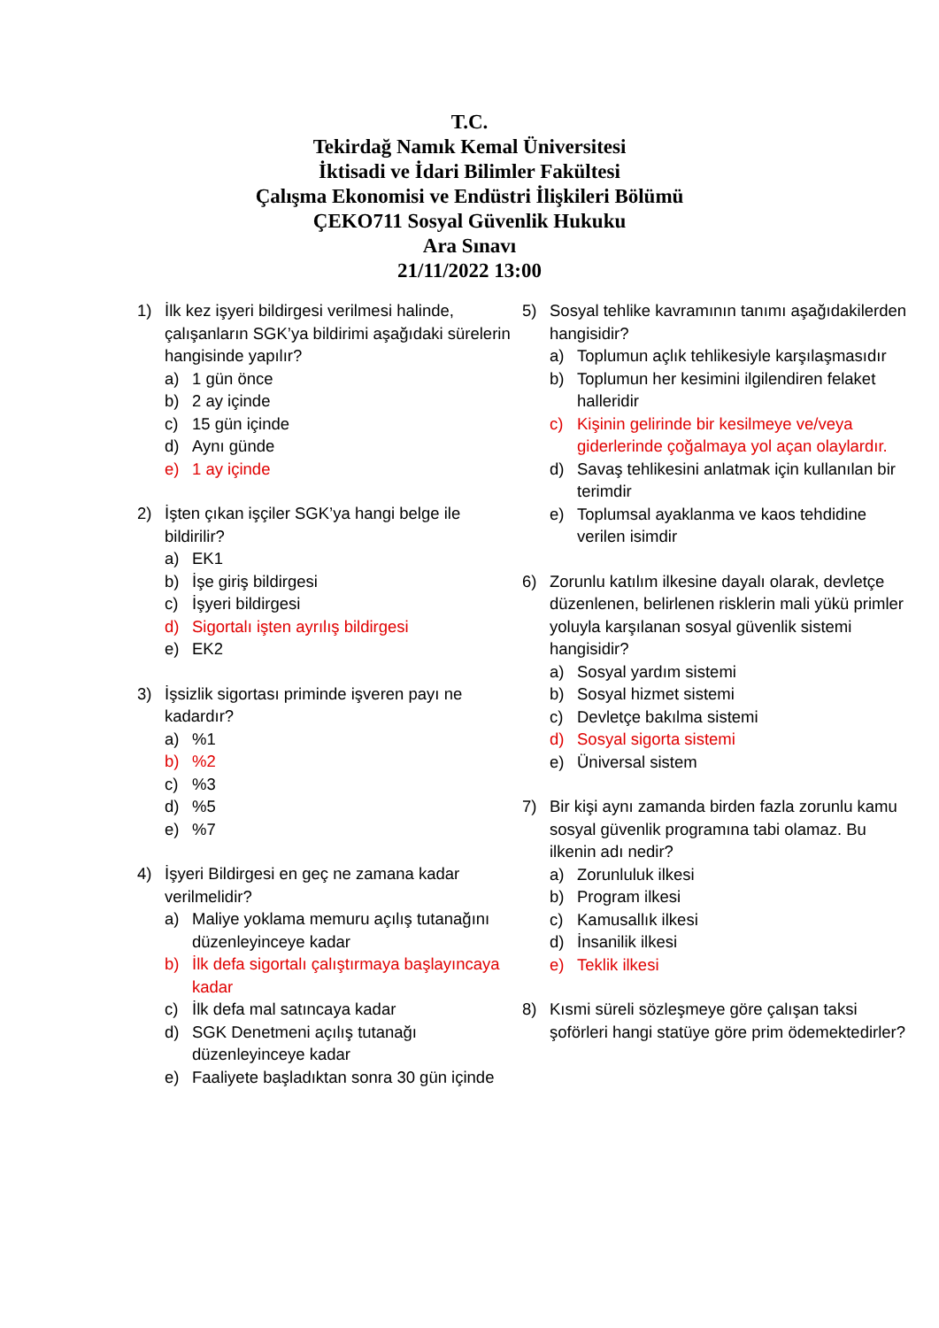T.C.
Tekirdağ Namık Kemal Üniversitesi
İktisadi ve İdari Bilimler Fakültesi
Çalışma Ekonomisi ve Endüstri İlişkileri Bölümü
ÇEKO711 Sosyal Güvenlik Hukuku
Ara Sınavı
21/11/2022 13:00
1) İlk kez işyeri bildirgesi verilmesi halinde, çalışanların SGK’ya bildirimi aşağıdaki sürelerin hangisinde yapılır?
a) 1 gün önce
b) 2 ay içinde
c) 15 gün içinde
d) Aynı günde
e) 1 ay içinde
2) İşten çıkan işçiler SGK’ya hangi belge ile bildirilir?
a) EK1
b) İşe giriş bildirgesi
c) İşyeri bildirgesi
d) Sigortalı işten ayrılış bildirgesi
e) EK2
3) İşsizlik sigortası priminde işveren payı ne kadardır?
a) %1
b) %2
c) %3
d) %5
e) %7
4) İşyeri Bildirgesi en geç ne zamana kadar verilmelidir?
a) Maliye yoklama memuru açılış tutanağını düzenleyinceye kadar
b) İlk defa sigortalı çalıştırmaya başlayıncaya kadar
c) İlk defa mal satıncaya kadar
d) SGK Denetmeni açılış tutanağı düzenleyinceye kadar
e) Faaliyete başladıktan sonra 30 gün içinde
5) Sosyal tehlike kavramının tanımı aşağıdakilerden hangisidir?
a) Toplumun açlık tehlikesiyle karşılaşmasıdır
b) Toplumun her kesimini ilgilendiren felaket halleridir
c) Kişinin gelirinde bir kesilmeye ve/veya giderlerinde çoğalmaya yol açan olaylardır.
d) Savaş tehlikesini anlatmak için kullanılan bir terimdir
e) Toplumsal ayaklanma ve kaos tehdidine verilen isimdir
6) Zorunlu katılım ilkesine dayalı olarak, devletçe düzenlenen, belirlenen risklerin mali yükü primler yoluyla karşılanan sosyal güvenlik sistemi hangisidir?
a) Sosyal yardım sistemi
b) Sosyal hizmet sistemi
c) Devletçe bakılma sistemi
d) Sosyal sigorta sistemi
e) Üniversal sistem
7) Bir kişi aynı zamanda birden fazla zorunlu kamu sosyal güvenlik programına tabi olamaz. Bu ilkenin adı nedir?
a) Zorunluluk ilkesi
b) Program ilkesi
c) Kamusallık ilkesi
d) İnsanilik ilkesi
e) Teklik ilkesi
8) Kısmi süreli sözleşmeye göre çalışan taksi şoförleri hangi statüye göre prim ödemektedirler?